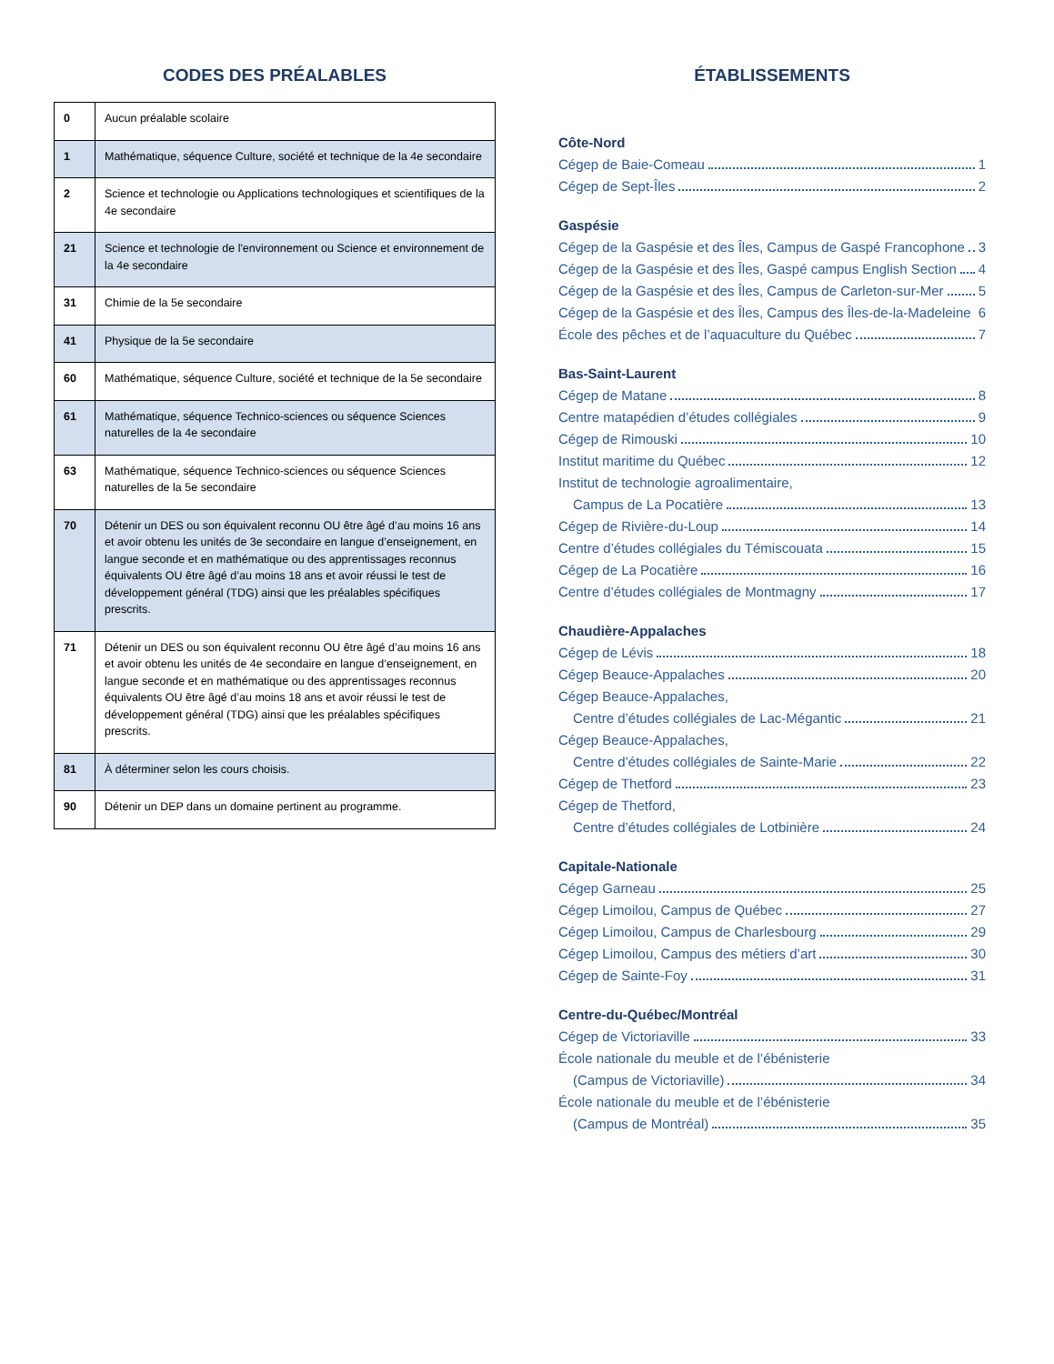CODES DES PRÉALABLES
| 0 | Aucun préalable scolaire |
| 1 | Mathématique, séquence Culture, société et technique de la 4e secondaire |
| 2 | Science et technologie ou Applications technologiques et scientifiques de la 4e secondaire |
| 21 | Science et technologie de l'environnement ou Science et environnement de la 4e secondaire |
| 31 | Chimie de la 5e secondaire |
| 41 | Physique de la 5e secondaire |
| 60 | Mathématique, séquence Culture, société et technique de la 5e secondaire |
| 61 | Mathématique, séquence Technico-sciences ou séquence Sciences naturelles de la 4e secondaire |
| 63 | Mathématique, séquence Technico-sciences ou séquence Sciences naturelles de la 5e secondaire |
| 70 | Détenir un DES ou son équivalent reconnu OU être âgé d’au moins 16 ans et avoir obtenu les unités de 3e secondaire en langue d’enseignement, en langue seconde et en mathématique ou des apprentissages reconnus équivalents OU être âgé d’au moins 18 ans et avoir réussi le test de développement général (TDG) ainsi que les préalables spécifiques prescrits. |
| 71 | Détenir un DES ou son équivalent reconnu OU être âgé d’au moins 16 ans et avoir obtenu les unités de 4e secondaire en langue d’enseignement, en langue seconde et en mathématique ou des apprentissages reconnus équivalents OU être âgé d’au moins 18 ans et avoir réussi le test de développement général (TDG) ainsi que les préalables spécifiques prescrits. |
| 81 | À déterminer selon les cours choisis. |
| 90 | Détenir un DEP dans un domaine pertinent au programme. |
ÉTABLISSEMENTS
Côte-Nord
Cégep de Baie-Comeau 1
Cégep de Sept-Îles 2
Gaspésie
Cégep de la Gaspésie et des Îles, Campus de Gaspé Francophone 3
Cégep de la Gaspésie et des Îles, Gaspé campus English Section 4
Cégep de la Gaspésie et des Îles, Campus de Carleton-sur-Mer 5
Cégep de la Gaspésie et des Îles, Campus des Îles-de-la-Madeleine 6
École des pêches et de l’aquaculture du Québec 7
Bas-Saint-Laurent
Cégep de Matane 8
Centre matapédien d’études collégiales 9
Cégep de Rimouski 10
Institut maritime du Québec 12
Institut de technologie agroalimentaire,
Campus de La Pocatière 13
Cégep de Rivière-du-Loup 14
Centre d’études collégiales du Témiscouata 15
Cégep de La Pocatière 16
Centre d’études collégiales de Montmagny 17
Chaudière-Appalaches
Cégep de Lévis 18
Cégep Beauce-Appalaches 20
Cégep Beauce-Appalaches,
Centre d’études collégiales de Lac-Mégantic 21
Cégep Beauce-Appalaches,
Centre d’études collégiales de Sainte-Marie 22
Cégep de Thetford 23
Cégep de Thetford,
Centre d’études collégiales de Lotbinière 24
Capitale-Nationale
Cégep Garneau 25
Cégep Limoilou, Campus de Québec 27
Cégep Limoilou, Campus de Charlesbourg 29
Cégep Limoilou, Campus des métiers d’art 30
Cégep de Sainte-Foy 31
Centre-du-Québec/Montréal
Cégep de Victoriaville 33
École nationale du meuble et de l’ébénisterie
(Campus de Victoriaville) 34
École nationale du meuble et de l’ébénisterie
(Campus de Montréal) 35